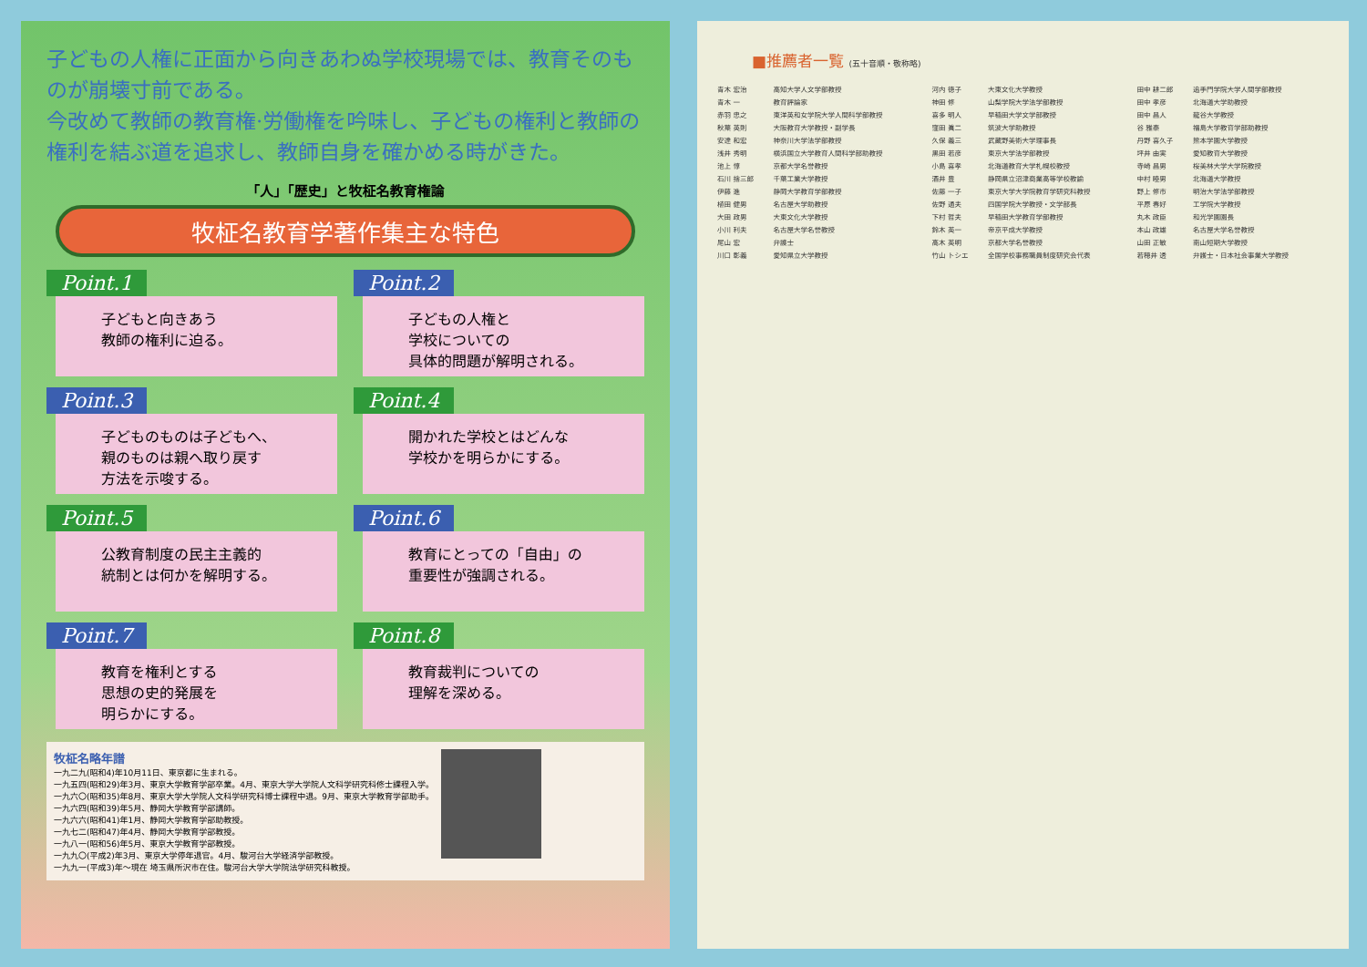子どもの人権に正面から向きあわぬ学校現場では、教育そのものが崩壊寸前である。
今改めて教師の教育権·労働権を吟味し、子どもの権利と教師の権利を結ぶ道を追求し、教師自身を確かめる時がきた。
「人」「歴史」と牧柾名教育権論
牧柾名教育学著作集主な特色
Point.1
子どもと向きあう
教師の権利に迫る。
Point.2
子どもの人権と
学校についての
具体的問題が解明される。
Point.3
子どものものは子どもへ、
親のものは親へ取り戻す
方法を示唆する。
Point.4
開かれた学校とはどんな
学校かを明らかにする。
Point.5
公教育制度の民主主義的
統制とは何かを解明する。
Point.6
教育にとっての「自由」の
重要性が強調される。
Point.7
教育を権利とする
思想の史的発展を
明らかにする。
Point.8
教育裁判についての
理解を深める。
牧柾名略年譜
一九二九(昭和4)年10月11日、東京都に生まれる。
一九五四(昭和29)年3月、東京大学教育学部卒業。4月、東京大学大学院人文科学研究科修士課程入学。
一九六〇(昭和35)年8月、東京大学大学院人文科学研究科博士課程中退。9月、東京大学教育学部助手。
一九六四(昭和39)年5月、静岡大学教育学部講師。
一九六六(昭和41)年1月、静岡大学教育学部助教授。
一九七二(昭和47)年4月、静岡大学教育学部教授。
一九八一(昭和56)年5月、東京大学教育学部教授。
一九九〇(平成2)年3月、東京大学停年退官。4月、駿河台大学経済学部教授。
一九九一(平成3)年〜現在 埼玉県所沢市在住。駿河台大学大学院法学研究科教授。
■推薦者一覧 (五十音順・敬称略)
| 青木 宏治 | 高知大学人文学部教授 | 河内 徳子 | 大東文化大学教授 | 田中 耕二郎 | 追手門学院大学人間学部教授 |
| 青木 一 | 教育評論家 | 神田 修 | 山梨学院大学法学部教授 | 田中 孝彦 | 北海道大学助教授 |
| 赤羽 忠之 | 東洋英和女学院大学人間科学部教授 | 喜多 明人 | 早稲田大学文学部教授 | 田中 昌人 | 龍谷大学教授 |
| 秋葉 英則 | 大阪教育大学教授・副学長 | 窪田 眞二 | 筑波大学助教授 | 谷 雅泰 | 福島大学教育学部助教授 |
| 安達 和宏 | 神奈川大学法学部教授 | 久保 義三 | 武蔵野美術大学理事長 | 丹野 喜久子 | 熊本学園大学教授 |
| 浅井 秀明 | 横浜国立大学教育人間科学部助教授 | 黒田 若彦 | 東京大学法学部教授 | 坪井 由実 | 愛知教育大学教授 |
| 池上 惇 | 京都大学名誉教授 | 小島 喜孝 | 北海道教育大学札幌校教授 | 寺崎 昌男 | 桜美林大学大学院教授 |
| 石川 捨三郎 | 千葉工業大学教授 | 酒井 豊 | 静岡県立沼津商業高等学校教諭 | 中村 睦男 | 北海道大学教授 |
| 伊藤 進 | 静岡大学教育学部教授 | 佐藤 一子 | 東京大学大学院教育学研究科教授 | 野上 修市 | 明治大学法学部教授 |
| 植田 健男 | 名古屋大学助教授 | 佐野 通夫 | 四国学院大学教授・文学部長 | 平原 春好 | 工学院大学教授 |
| 大田 政男 | 大東文化大学教授 | 下村 哲夫 | 早稲田大学教育学部教授 | 丸木 政臣 | 和光学園園長 |
| 小川 利夫 | 名古屋大学名誉教授 | 鈴木 英一 | 帝京平成大学教授 | 本山 政雄 | 名古屋大学名誉教授 |
| 尾山 宏 | 弁護士 | 高木 英明 | 京都大学名誉教授 | 山田 正敏 | 南山短期大学教授 |
| 川口 彰義 | 愛知県立大学教授 | 竹山 トシエ | 全国学校事務職員制度研究会代表 | 若穂井 透 | 弁護士・日本社会事業大学教授 |